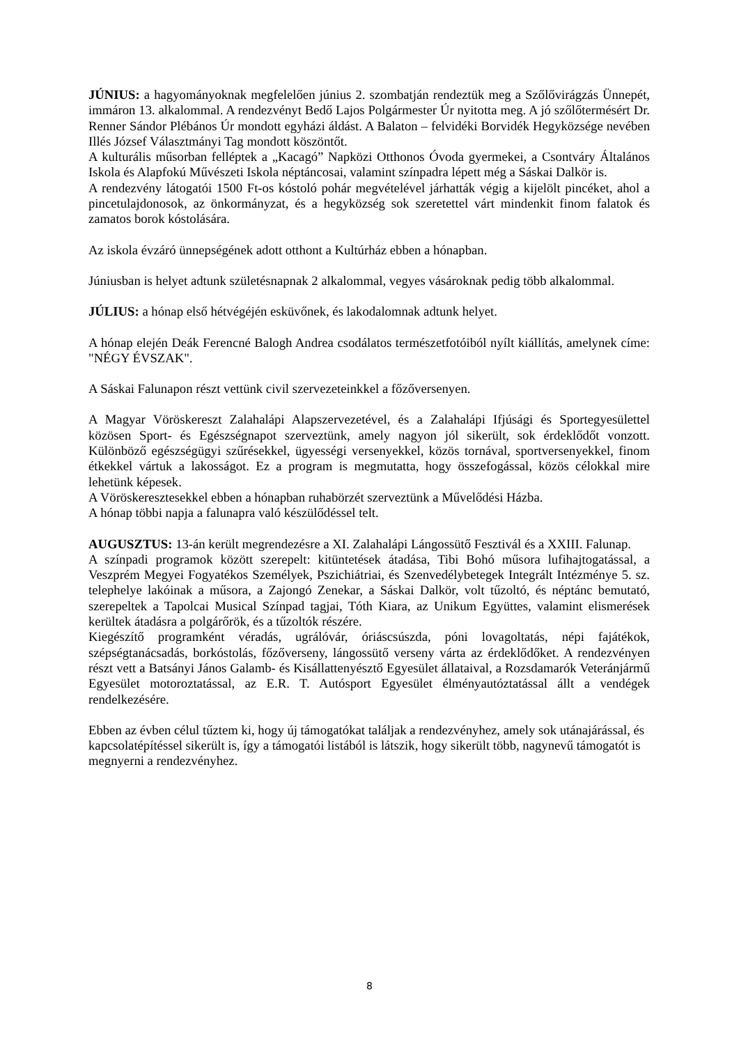JÚNIUS: a hagyományoknak megfelelően június 2. szombatján rendeztük meg a Szőlővirágzás Ünnepét, immáron 13. alkalommal. A rendezvényt Bedő Lajos Polgármester Úr nyitotta meg. A jó szőlőtermésért Dr. Renner Sándor Plébános Úr mondott egyházi áldást. A Balaton – felvidéki Borvidék Hegyközsége nevében Illés József Választmányi Tag mondott köszöntőt.
A kulturális műsorban felléptek a „Kacagó” Napközi Otthonos Óvoda gyermekei, a Csontváry Általános Iskola és Alapfokú Művészeti Iskola néptáncosai, valamint színpadra lépett még a Sáskai Dalkör is.
A rendezvény látogatói 1500 Ft-os kóstoló pohár megvételével járhatták végig a kijelölt pincéket, ahol a pincetulajdonosok, az önkormányzat, és a hegyközség sok szeretettel várt mindenkit finom falatok és zamatos borok kóstolására.
Az iskola évzáró ünnepségének adott otthont a Kultúrház ebben a hónapban.
Júniusban is helyet adtunk születésnapnak 2 alkalommal, vegyes vásároknak pedig több alkalommal.
JÚLIUS: a hónap első hétvégéjén esküvőnek, és lakodalomnak adtunk helyet.
A hónap elején Deák Ferencné Balogh Andrea csodálatos természetfotóiból nyílt kiállítás, amelynek címe: "NÉGY ÉVSZAK".
A Sáskai Falunapon részt vettünk civil szervezeteinkkel a főzőversenyen.
A Magyar Vöröskereszt Zalahalápi Alapszervezetével, és a Zalahalápi Ifjúsági és Sportegyesülettel közösen Sport- és Egészségnapot szerveztünk, amely nagyon jól sikerült, sok érdeklődőt vonzott. Különböző egészségügyi szűrésekkel, ügyességi versenyekkel, közös tornával, sportversenyekkel, finom étkekkel vártuk a lakosságot. Ez a program is megmutatta, hogy összefogással, közös célokkal mire lehetünk képesek.
A Vöröskeresztesekkel ebben a hónapban ruhabörzét szerveztünk a Művelődési Házba.
A hónap többi napja a falunapra való készülődéssel telt.
AUGUSZTUS: 13-án került megrendezésre a XI. Zalahalápi Lángossütő Fesztivál és a XXIII. Falunap.
A színpadi programok között szerepelt: kitüntetések átadása, Tibi Bohó műsora lufihajtogatással, a Veszprém Megyei Fogyatékos Személyek, Pszichiátriai, és Szenvedélybetegek Integrált Intézménye 5. sz. telephelye lakóinak a műsora, a Zajongó Zenekar, a Sáskai Dalkör, volt tűzoltó, és néptánc bemutató, szerepeltek a Tapolcai Musical Színpad tagjai, Tóth Kiara, az Unikum Együttes, valamint elismerések kerültek átadásra a polgárőrök, és a tűzoltók részére.
Kiegészítő programként véradás, ugrálóvár, óriáscsúszda, póni lovagoltatás, népi fajátékok, szépségtanácsadás, borkóstolás, főzőverseny, lángossütő verseny várta az érdeklődőket. A rendezvényen részt vett a Batsányi János Galamb- és Kisállattenyésztő Egyesület állataival, a Rozsdamarók Veteránjármű Egyesület motoroztatással, az E.R. T. Autósport Egyesület élményautóztatással állt a vendégek rendelkezésére.
Ebben az évben célul tűztem ki, hogy új támogatókat találjak a rendezvényhez, amely sok utánajárással, és kapcsolatépítéssel sikerült is, így a támogatói listából is látszik, hogy sikerült több, nagynevű támogatót is megnyerni a rendezvényhez.
8